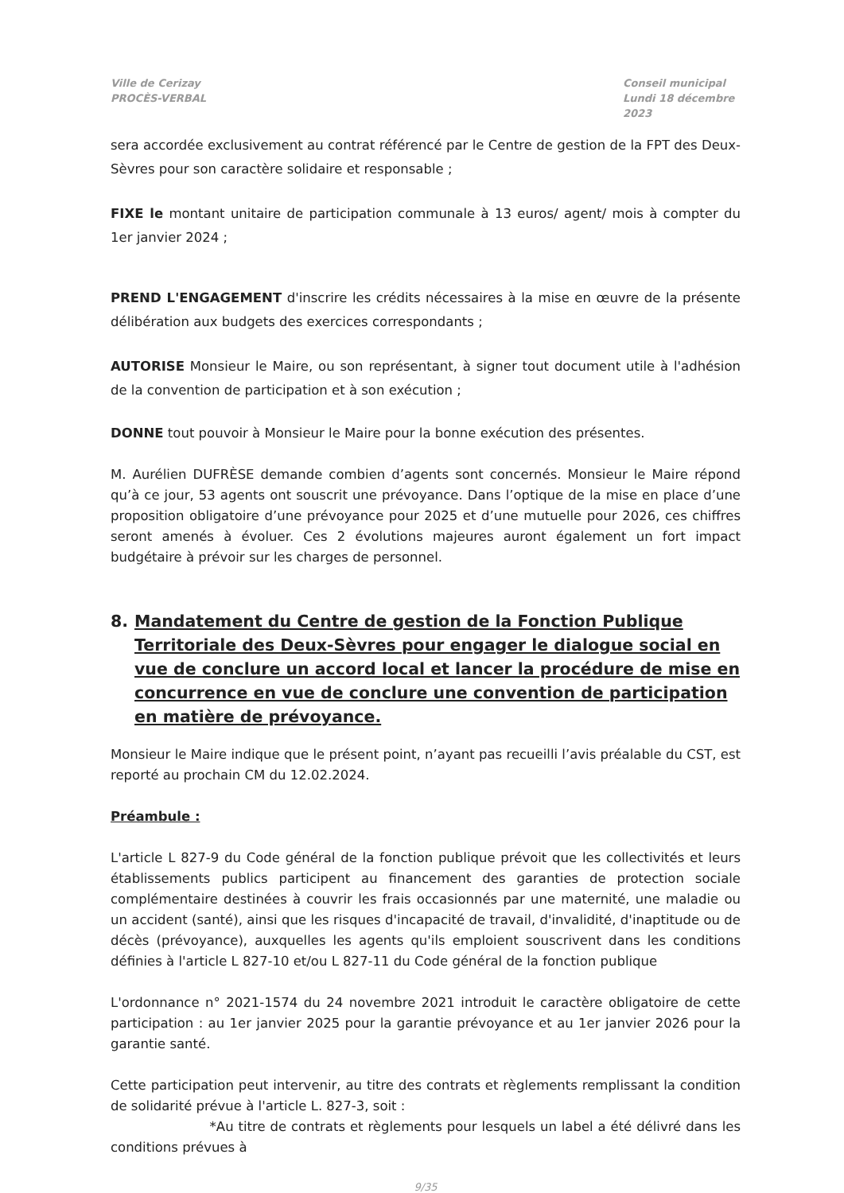Ville de Cerizay
PROCÈS-VERBAL
Conseil municipal
Lundi 18 décembre 2023
sera accordée exclusivement au contrat référencé par le Centre de gestion de la FPT des Deux-Sèvres pour son caractère solidaire et responsable ;
FIXE le montant unitaire de participation communale à 13 euros/ agent/ mois à compter du 1er janvier 2024 ;
PREND L'ENGAGEMENT d'inscrire les crédits nécessaires à la mise en œuvre de la présente délibération aux budgets des exercices correspondants ;
AUTORISE Monsieur le Maire, ou son représentant, à signer tout document utile à l'adhésion de la convention de participation et à son exécution ;
DONNE tout pouvoir à Monsieur le Maire pour la bonne exécution des présentes.
M. Aurélien DUFRÈSE demande combien d’agents sont concernés. Monsieur le Maire répond qu’à ce jour, 53 agents ont souscrit une prévoyance. Dans l’optique de la mise en place d’une proposition obligatoire d’une prévoyance pour 2025 et d’une mutuelle pour 2026, ces chiffres seront amenés à évoluer. Ces 2 évolutions majeures auront également un fort impact budgétaire à prévoir sur les charges de personnel.
8. Mandatement du Centre de gestion de la Fonction Publique Territoriale des Deux-Sèvres pour engager le dialogue social en vue de conclure un accord local et lancer la procédure de mise en concurrence en vue de conclure une convention de participation en matière de prévoyance.
Monsieur le Maire indique que le présent point, n’ayant pas recueilli l’avis préalable du CST, est reporté au prochain CM du 12.02.2024.
Préambule :
L'article L 827-9 du Code général de la fonction publique prévoit que les collectivités et leurs établissements publics participent au financement des garanties de protection sociale complémentaire destinées à couvrir les frais occasionnés par une maternité, une maladie ou un accident (santé), ainsi que les risques d'incapacité de travail, d'invalidité, d'inaptitude ou de décès (prévoyance), auxquelles les agents qu'ils emploient souscrivent dans les conditions définies à l'article L 827-10 et/ou L 827-11 du Code général de la fonction publique
L'ordonnance n° 2021-1574 du 24 novembre 2021 introduit le caractère obligatoire de cette participation : au 1er janvier 2025 pour la garantie prévoyance et au 1er janvier 2026 pour la garantie santé.
Cette participation peut intervenir, au titre des contrats et règlements remplissant la condition de solidarité prévue à l'article L. 827-3, soit :
*Au titre de contrats et règlements pour lesquels un label a été délivré dans les conditions prévues à
9/35